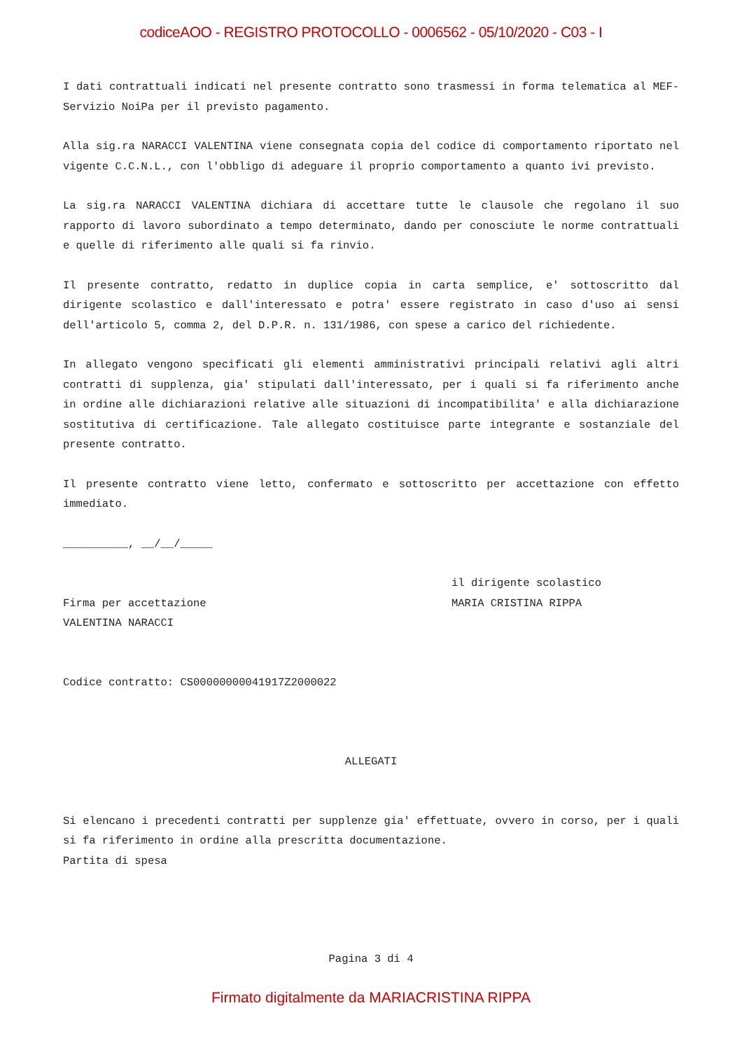codiceAOO - REGISTRO PROTOCOLLO - 0006562 - 05/10/2020 - C03 - I
I dati contrattuali indicati nel presente contratto sono trasmessi in forma telematica al MEF-Servizio NoiPa per il previsto pagamento.
Alla sig.ra NARACCI VALENTINA viene consegnata copia del codice di comportamento riportato nel vigente C.C.N.L., con l'obbligo di adeguare il proprio comportamento a quanto ivi previsto.
La sig.ra NARACCI VALENTINA dichiara di accettare tutte le clausole che regolano il suo rapporto di lavoro subordinato a tempo determinato, dando per conosciute le norme contrattuali e quelle di riferimento alle quali si fa rinvio.
Il presente contratto, redatto in duplice copia in carta semplice, e' sottoscritto dal dirigente scolastico e dall'interessato e potra' essere registrato in caso d'uso ai sensi dell'articolo 5, comma 2, del D.P.R. n. 131/1986, con spese a carico del richiedente.
In allegato vengono specificati gli elementi amministrativi principali relativi agli altri contratti di supplenza, gia' stipulati dall'interessato, per i quali si fa riferimento anche in ordine alle dichiarazioni relative alle situazioni di incompatibilita' e alla dichiarazione sostitutiva di certificazione. Tale allegato costituisce parte integrante e sostanziale del presente contratto.
Il presente contratto viene letto, confermato e sottoscritto per accettazione con effetto immediato.
__________, __/__/_____
Firma per accettazione
VALENTINA NARACCI
il dirigente scolastico
MARIA CRISTINA RIPPA
Codice contratto: CS00000000041917Z2000022
ALLEGATI
Si elencano i precedenti contratti per supplenze gia' effettuate, ovvero in corso, per i quali si fa riferimento in ordine alla prescritta documentazione.
Partita di spesa
Pagina 3 di 4
Firmato digitalmente da MARIACRISTINA RIPPA